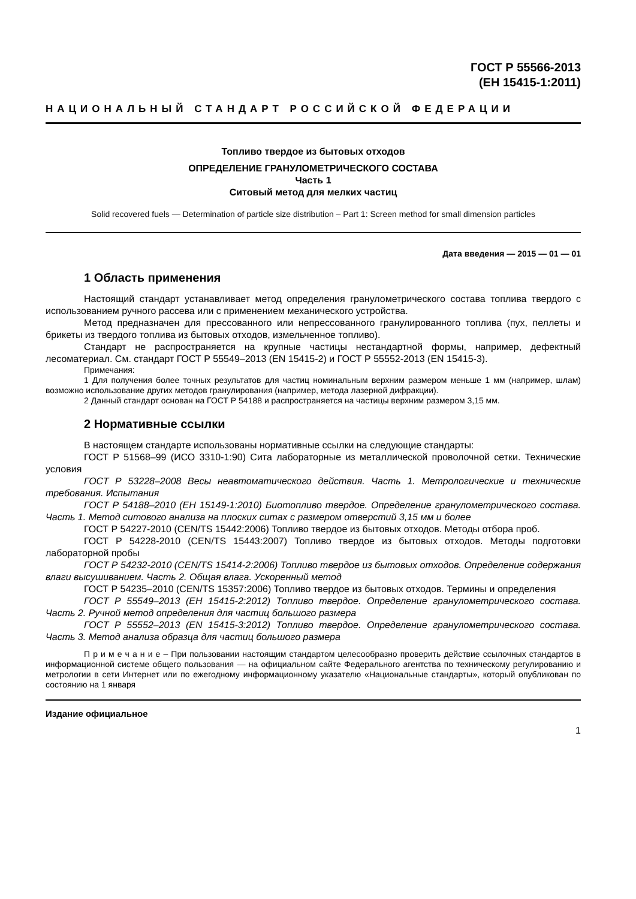ГОСТ Р 55566-2013
(ЕН 15415-1:2011)
НАЦИОНАЛЬНЫЙ СТАНДАРТ РОССИЙСКОЙ ФЕДЕРАЦИИ
Топливо твердое из бытовых отходов
ОПРЕДЕЛЕНИЕ ГРАНУЛОМЕТРИЧЕСКОГО СОСТАВА
Часть 1
Ситовый метод для мелких частиц
Solid recovered fuels — Determination of particle size distribution – Part 1: Screen method for small dimension particles
Дата введения — 2015 — 01 — 01
1 Область применения
Настоящий стандарт устанавливает метод определения гранулометрического состава топлива твердого с использованием ручного рассева или с применением механического устройства.
Метод предназначен для прессованного или непрессованного гранулированного топлива (пух, пеллеты и брикеты из твердого топлива из бытовых отходов, измельченное топливо).
Стандарт не распространяется на крупные частицы нестандартной формы, например, дефектный лесоматериал. См. стандарт ГОСТ Р 55549–2013 (EN 15415-2) и ГОСТ Р 55552-2013 (EN 15415-3).
Примечания:
1 Для получения более точных результатов для частиц номинальным верхним размером меньше 1 мм (например, шлам) возможно использование других методов гранулирования (например, метода лазерной дифракции).
2 Данный стандарт основан на ГОСТ Р 54188 и распространяется на частицы верхним размером 3,15 мм.
2 Нормативные ссылки
В настоящем стандарте использованы нормативные ссылки на следующие стандарты:
ГОСТ Р 51568–99 (ИСО 3310-1:90) Сита лабораторные из металлической проволочной сетки. Технические условия
ГОСТ Р 53228–2008 Весы неавтоматического действия. Часть 1. Метрологические и технические требования. Испытания
ГОСТ Р 54188–2010 (ЕН 15149-1:2010) Биотопливо твердое. Определение гранулометрического состава. Часть 1. Метод ситового анализа на плоских ситах с размером отверстий 3,15 мм и более
ГОСТ Р 54227-2010 (CEN/TS 15442:2006) Топливо твердое из бытовых отходов. Методы отбора проб.
ГОСТ Р 54228-2010 (CEN/TS 15443:2007) Топливо твердое из бытовых отходов. Методы подготовки лабораторной пробы
ГОСТ Р 54232-2010 (CEN/TS 15414-2:2006) Топливо твердое из бытовых отходов. Определение содержания влаги высушиванием. Часть 2. Общая влага. Ускоренный метод
ГОСТ Р 54235–2010 (CEN/TS 15357:2006) Топливо твердое из бытовых отходов. Термины и определения
ГОСТ Р 55549–2013 (ЕН 15415-2:2012) Топливо твердое. Определение гранулометрического состава. Часть 2. Ручной метод определения для частиц большого размера
ГОСТ Р 55552–2013 (EN 15415-3:2012) Топливо твердое. Определение гранулометрического состава. Часть 3. Метод анализа образца для частиц большого размера
П р и м е ч а н и е – При пользовании настоящим стандартом целесообразно проверить действие ссылочных стандартов в информационной системе общего пользования — на официальном сайте Федерального агентства по техническому регулированию и метрологии в сети Интернет или по ежегодному информационному указателю «Национальные стандарты», который опубликован по состоянию на 1 января
Издание официальное
1